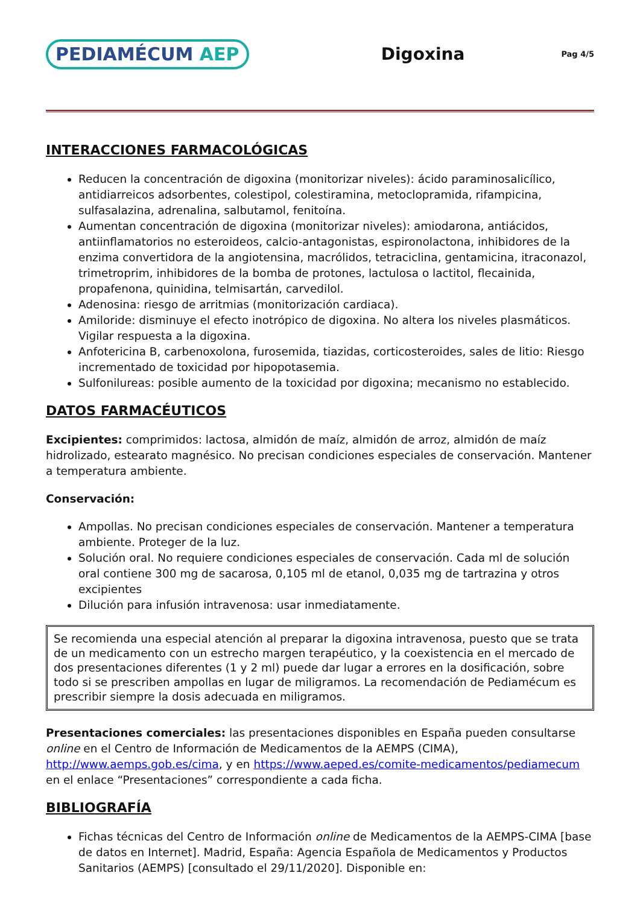PEDIAMÉCUM AEP
Digoxina
Pag 4/5
INTERACCIONES FARMACOLÓGICAS
Reducen la concentración de digoxina (monitorizar niveles): ácido paraminosalicílico, antidiarreicos adsorbentes, colestipol, colestiramina, metoclopramida, rifampicina, sulfasalazina, adrenalina, salbutamol, fenitoína.
Aumentan concentración de digoxina (monitorizar niveles): amiodarona, antiácidos, antiinflamatorios no esteroideos, calcio-antagonistas, espironolactona, inhibidores de la enzima convertidora de la angiotensina, macrólidos, tetraciclina, gentamicina, itraconazol, trimetroprim, inhibidores de la bomba de protones, lactulosa o lactitol, flecainida, propafenona, quinidina, telmisartán, carvedilol.
Adenosina: riesgo de arritmias (monitorización cardiaca).
Amiloride: disminuye el efecto inotrópico de digoxina. No altera los niveles plasmáticos. Vigilar respuesta a la digoxina.
Anfotericina B, carbenoxolona, furosemida, tiazidas, corticosteroides, sales de litio: Riesgo incrementado de toxicidad por hipopotasemia.
Sulfonilureas: posible aumento de la toxicidad por digoxina; mecanismo no establecido.
DATOS FARMACÉUTICOS
Excipientes: comprimidos: lactosa, almidón de maíz, almidón de arroz, almidón de maíz hidrolizado, estearato magnésico. No precisan condiciones especiales de conservación. Mantener a temperatura ambiente.
Conservación:
Ampollas. No precisan condiciones especiales de conservación. Mantener a temperatura ambiente. Proteger de la luz.
Solución oral. No requiere condiciones especiales de conservación. Cada ml de solución oral contiene 300 mg de sacarosa, 0,105 ml de etanol, 0,035 mg de tartrazina y otros excipientes
Dilución para infusión intravenosa: usar inmediatamente.
Se recomienda una especial atención al preparar la digoxina intravenosa, puesto que se trata de un medicamento con un estrecho margen terapéutico, y la coexistencia en el mercado de dos presentaciones diferentes (1 y 2 ml) puede dar lugar a errores en la dosificación, sobre todo si se prescriben ampollas en lugar de miligramos. La recomendación de Pediamécum es prescribir siempre la dosis adecuada en miligramos.
Presentaciones comerciales: las presentaciones disponibles en España pueden consultarse online en el Centro de Información de Medicamentos de la AEMPS (CIMA), http://www.aemps.gob.es/cima, y en https://www.aeped.es/comite-medicamentos/pediamecum en el enlace “Presentaciones” correspondiente a cada ficha.
BIBLIOGRAFÍA
Fichas técnicas del Centro de Información online de Medicamentos de la AEMPS-CIMA [base de datos en Internet]. Madrid, España: Agencia Española de Medicamentos y Productos Sanitarios (AEMPS) [consultado el 29/11/2020]. Disponible en: